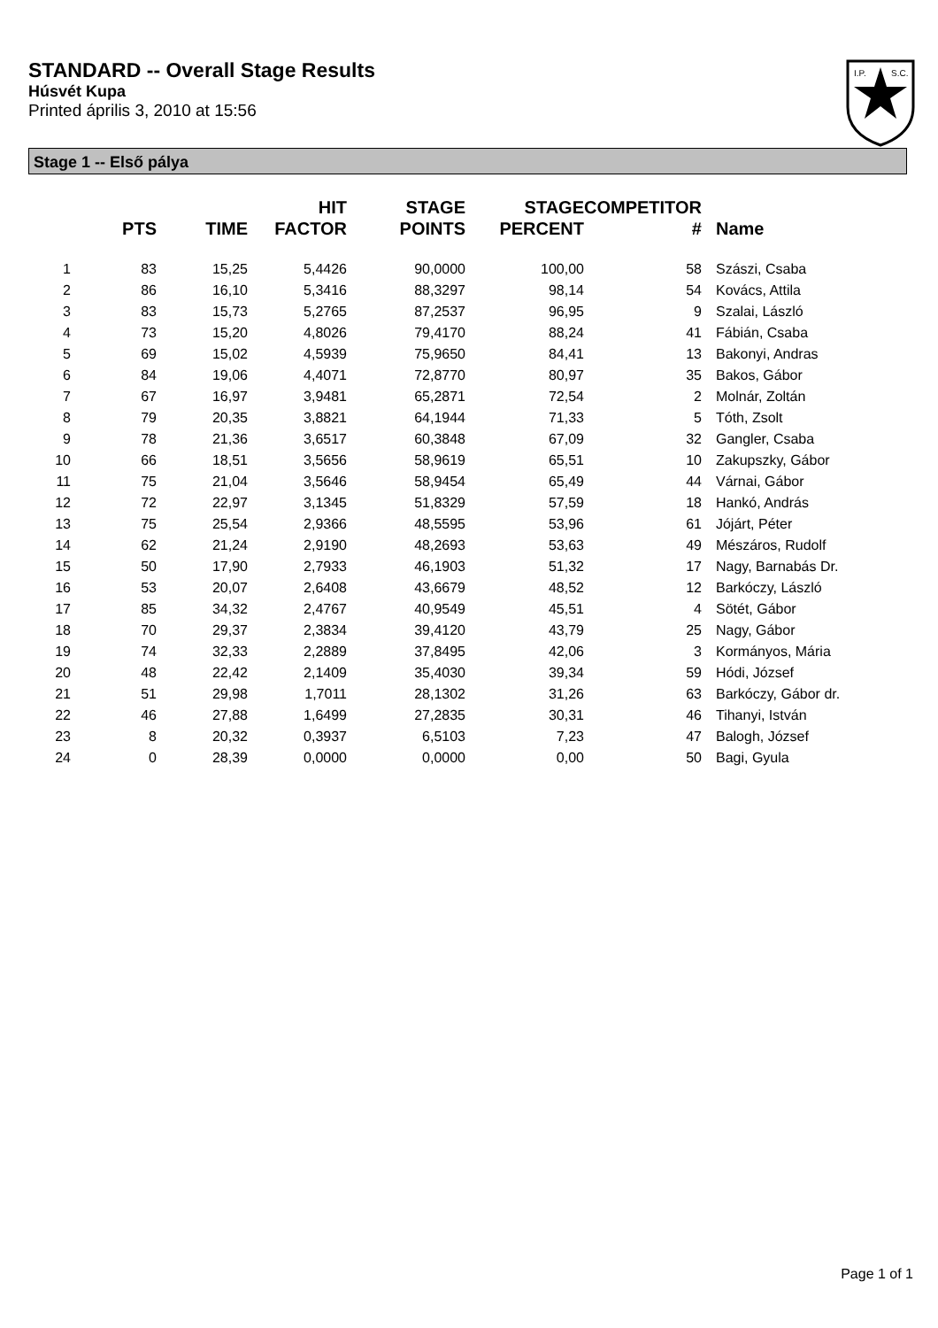STANDARD -- Overall Stage Results
Húsvét Kupa
Printed április 3, 2010 at 15:56
I.P.
S.C.
Stage 1 -- Első pálya
| | PTS | TIME | HIT FACTOR | STAGE POINTS | STAGE PERCENT | COMPETITOR # | Name |
| --- | --- | --- | --- | --- | --- | --- | --- |
| 1 | 83 | 15,25 | 5,4426 | 90,0000 | 100,00 | 58 | Szászi, Csaba |
| 2 | 86 | 16,10 | 5,3416 | 88,3297 | 98,14 | 54 | Kovács, Attila |
| 3 | 83 | 15,73 | 5,2765 | 87,2537 | 96,95 | 9 | Szalai, László |
| 4 | 73 | 15,20 | 4,8026 | 79,4170 | 88,24 | 41 | Fábián, Csaba |
| 5 | 69 | 15,02 | 4,5939 | 75,9650 | 84,41 | 13 | Bakonyi, Andras |
| 6 | 84 | 19,06 | 4,4071 | 72,8770 | 80,97 | 35 | Bakos, Gábor |
| 7 | 67 | 16,97 | 3,9481 | 65,2871 | 72,54 | 2 | Molnár, Zoltán |
| 8 | 79 | 20,35 | 3,8821 | 64,1944 | 71,33 | 5 | Tóth, Zsolt |
| 9 | 78 | 21,36 | 3,6517 | 60,3848 | 67,09 | 32 | Gangler, Csaba |
| 10 | 66 | 18,51 | 3,5656 | 58,9619 | 65,51 | 10 | Zakupszky, Gábor |
| 11 | 75 | 21,04 | 3,5646 | 58,9454 | 65,49 | 44 | Várnai, Gábor |
| 12 | 72 | 22,97 | 3,1345 | 51,8329 | 57,59 | 18 | Hankó, András |
| 13 | 75 | 25,54 | 2,9366 | 48,5595 | 53,96 | 61 | Jójárt, Péter |
| 14 | 62 | 21,24 | 2,9190 | 48,2693 | 53,63 | 49 | Mészáros, Rudolf |
| 15 | 50 | 17,90 | 2,7933 | 46,1903 | 51,32 | 17 | Nagy, Barnabás Dr. |
| 16 | 53 | 20,07 | 2,6408 | 43,6679 | 48,52 | 12 | Barkóczy, László |
| 17 | 85 | 34,32 | 2,4767 | 40,9549 | 45,51 | 4 | Sötét, Gábor |
| 18 | 70 | 29,37 | 2,3834 | 39,4120 | 43,79 | 25 | Nagy, Gábor |
| 19 | 74 | 32,33 | 2,2889 | 37,8495 | 42,06 | 3 | Kormányos, Mária |
| 20 | 48 | 22,42 | 2,1409 | 35,4030 | 39,34 | 59 | Hódi, József |
| 21 | 51 | 29,98 | 1,7011 | 28,1302 | 31,26 | 63 | Barkóczy, Gábor dr. |
| 22 | 46 | 27,88 | 1,6499 | 27,2835 | 30,31 | 46 | Tihanyi, István |
| 23 | 8 | 20,32 | 0,3937 | 6,5103 | 7,23 | 47 | Balogh, József |
| 24 | 0 | 28,39 | 0,0000 | 0,0000 | 0,00 | 50 | Bagi, Gyula |
Page 1 of 1